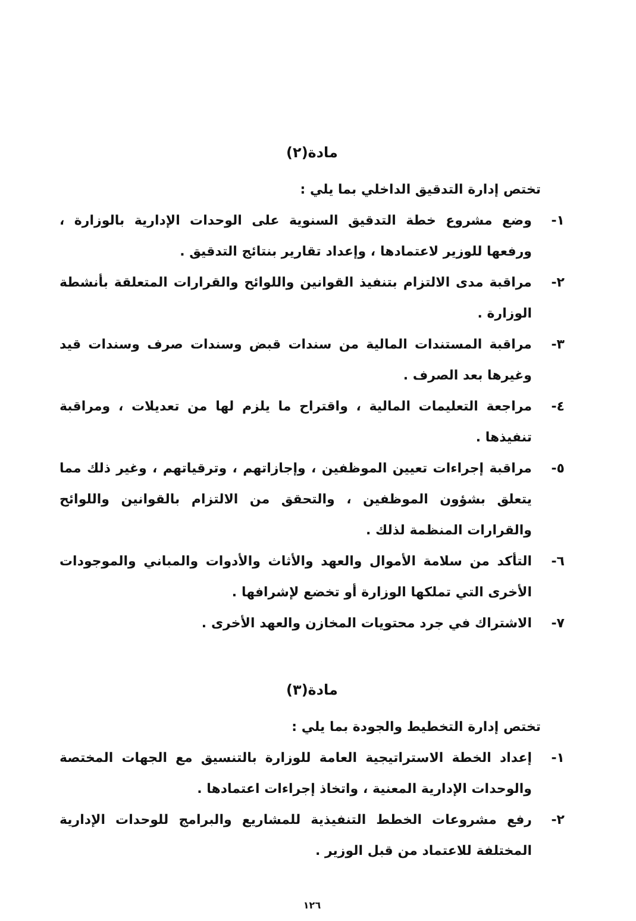مادة(٢)
تختص إدارة التدقيق الداخلي بما يلي :
١- وضع مشروع خطة التدقيق السنوية على الوحدات الإدارية بالوزارة ، ورفعها للوزير لاعتمادها ، وإعداد تقارير بنتائج التدقيق .
٢- مراقبة مدى الالتزام بتنفيذ القوانين واللوائح والقرارات المتعلقة بأنشطة الوزارة .
٣- مراقبة المستندات المالية من سندات قبض وسندات صرف وسندات قيد وغيرها بعد الصرف .
٤- مراجعة التعليمات المالية ، واقتراح ما يلزم لها من تعديلات ، ومراقبة تنفيذها .
٥- مراقبة إجراءات تعيين الموظفين ، وإجازاتهم ، وترقياتهم ، وغير ذلك مما يتعلق بشؤون الموظفين ، والتحقق من الالتزام بالقوانين واللوائح والقرارات المنظمة لذلك .
٦- التأكد من سلامة الأموال والعهد والأثاث والأدوات والمباني والموجودات الأخرى التي تملكها الوزارة أو تخضع لإشرافها .
٧- الاشتراك في جرد محتويات المخازن والعهد الأخرى .
مادة(٣)
تختص إدارة التخطيط والجودة بما يلي :
١- إعداد الخطة الاستراتيجية العامة للوزارة بالتنسيق مع الجهات المختصة والوحدات الإدارية المعنية ، واتخاذ إجراءات اعتمادها .
٢- رفع مشروعات الخطط التنفيذية للمشاريع والبرامج للوحدات الإدارية المختلفة للاعتماد من قبل الوزير .
١٢٦